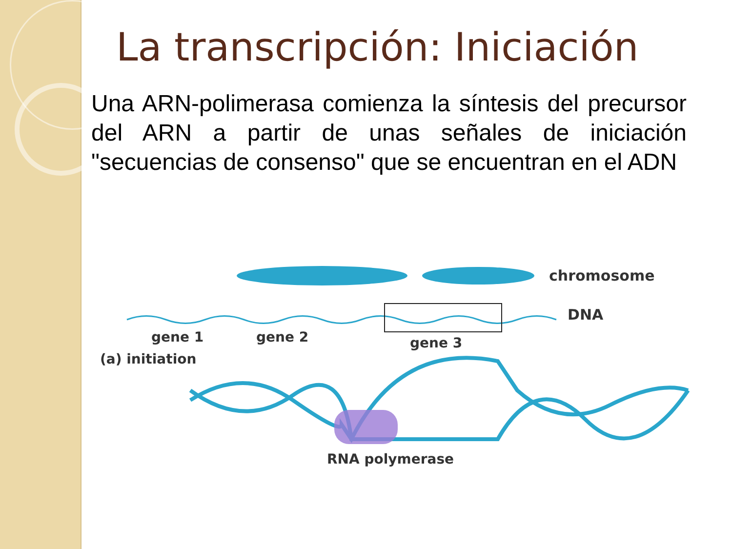La transcripción: Iniciación
Una ARN-polimerasa comienza la síntesis del precursor del ARN a partir de unas señales de iniciación "secuencias de consenso" que se encuentran en el ADN
chromosome
DNA
gene 1
gene 2
gene 3
(a) initiation
RNA polymerase